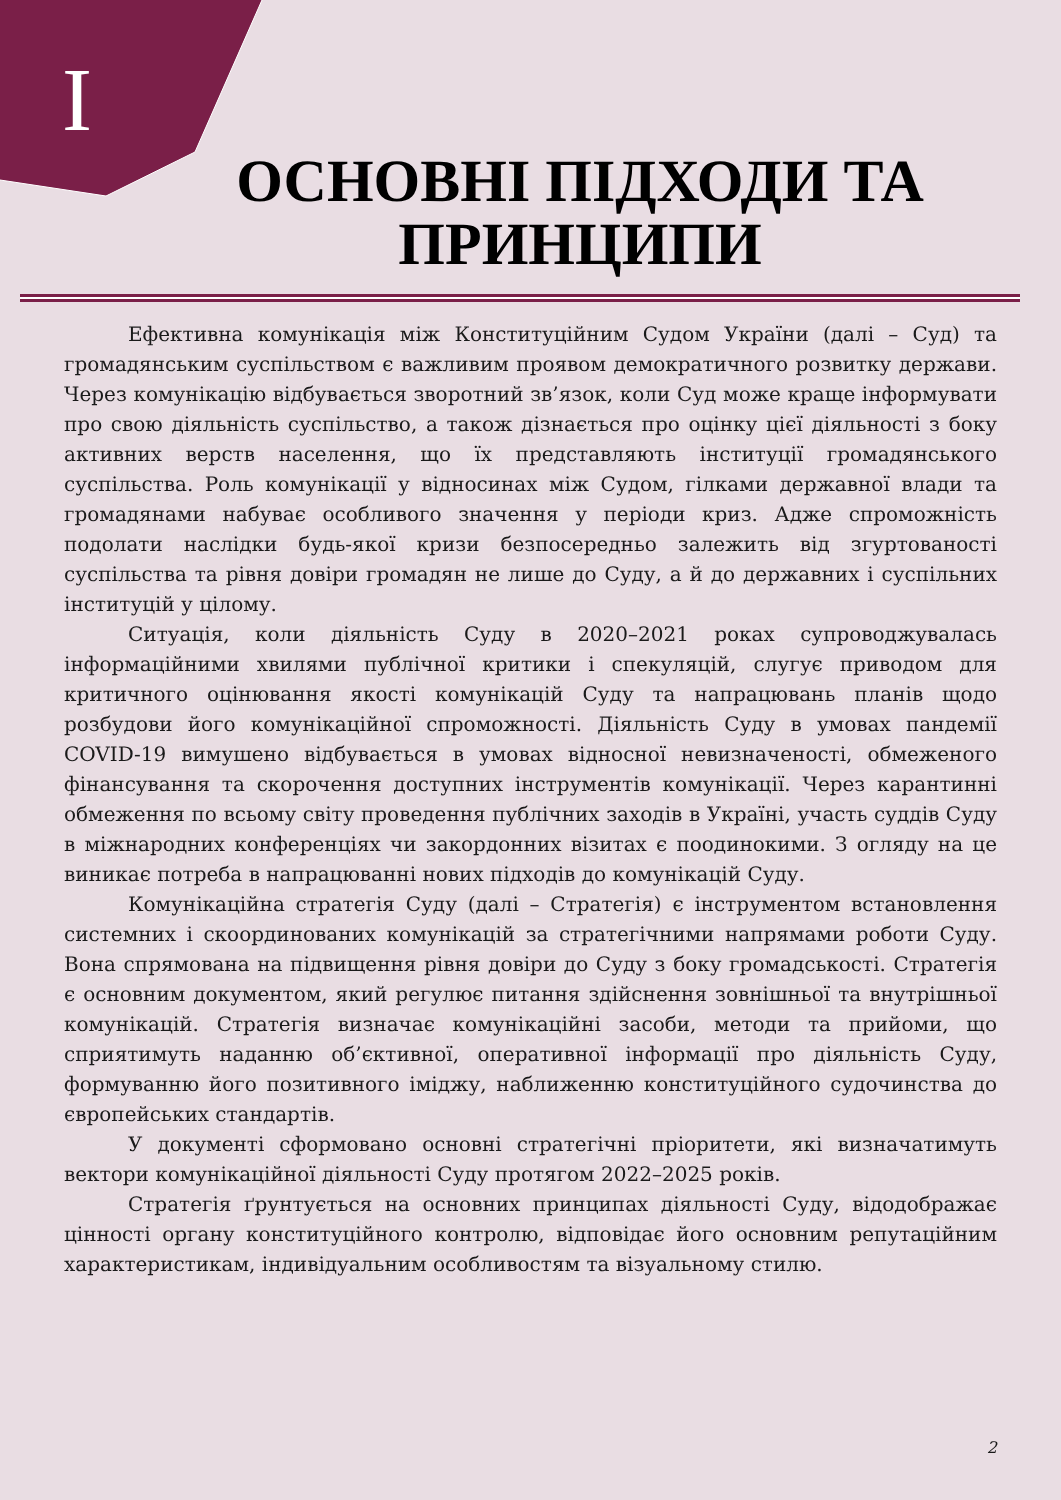I
ОСНОВНІ ПІДХОДИ ТА ПРИНЦИПИ
Ефективна комунікація між Конституційним Судом України (далі – Суд) та громадянським суспільством є важливим проявом демократичного розвитку держави. Через комунікацію відбувається зворотний зв’язок, коли Суд може краще інформувати про свою діяльність суспільство, а також дізнається про оцінку цієї діяльності з боку активних верств населення, що їх представляють інституції громадянського суспільства. Роль комунікації у відносинах між Судом, гілками державної влади та громадянами набуває особливого значення у періоди криз. Адже спроможність подолати наслідки будь-якої кризи безпосередньо залежить від згуртованості суспільства та рівня довіри громадян не лише до Суду, а й до державних і суспільних інституцій у цілому.
Ситуація, коли діяльність Суду в 2020–2021 роках супроводжувалась інформаційними хвилями публічної критики і спекуляцій, слугує приводом для критичного оцінювання якості комунікацій Суду та напрацювань планів щодо розбудови його комунікаційної спроможності. Діяльність Суду в умовах пандемії COVID-19 вимушено відбувається в умовах відносної невизначеності, обмеженого фінансування та скорочення доступних інструментів комунікації. Через карантинні обмеження по всьому світу проведення публічних заходів в Україні, участь суддів Суду в міжнародних конференціях чи закордонних візитах є поодинокими. З огляду на це виникає потреба в напрацюванні нових підходів до комунікацій Суду.
Комунікаційна стратегія Суду (далі – Стратегія) є інструментом встановлення системних і скоординованих комунікацій за стратегічними напрямами роботи Суду. Вона спрямована на підвищення рівня довіри до Суду з боку громадськості. Стратегія є основним документом, який регулює питання здійснення зовнішньої та внутрішньої комунікацій. Стратегія визначає комунікаційні засоби, методи та прийоми, що сприятимуть наданню об’єктивної, оперативної інформації про діяльність Суду, формуванню його позитивного іміджу, наближенню конституційного судочинства до європейських стандартів.
У документі сформовано основні стратегічні пріоритети, які визначатимуть вектори комунікаційної діяльності Суду протягом 2022–2025 років.
Стратегія ґрунтується на основних принципах діяльності Суду, відодображає цінності органу конституційного контролю, відповідає його основним репутаційним характеристикам, індивідуальним особливостям та візуальному стилю.
2